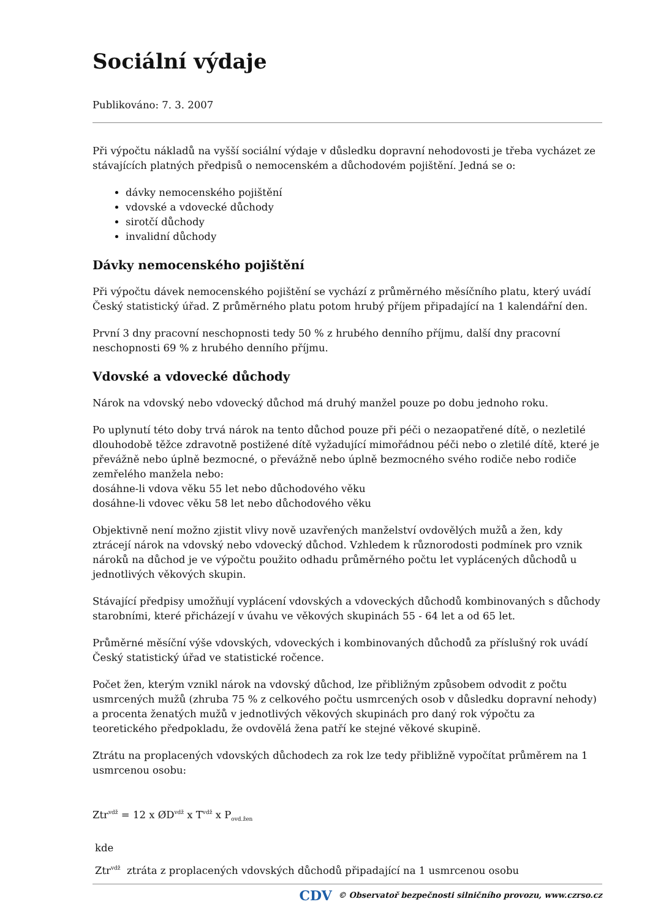Sociální výdaje
Publikováno: 7. 3. 2007
Při výpočtu nákladů na vyšší sociální výdaje v důsledku dopravní nehodovosti je třeba vycházet ze stávajících platných předpisů o nemocenském a důchodovém pojištění. Jedná se o:
dávky nemocenského pojištění
vdovské a vdovecké důchody
sirotčí důchody
invalidní důchody
Dávky nemocenského pojištění
Při výpočtu dávek nemocenského pojištění se vychází z průměrného měsíčního platu, který uvádí Český statistický úřad. Z průměrného platu potom hrubý příjem připadající na 1 kalendářní den.
První 3 dny pracovní neschopnosti tedy 50 % z hrubého denního příjmu, další dny pracovní neschopnosti 69 % z hrubého denního příjmu.
Vdovské a vdovecké důchody
Nárok na vdovský nebo vdovecký důchod má druhý manžel pouze po dobu jednoho roku.
Po uplynutí této doby trvá nárok na tento důchod pouze při péči o nezaopatřené dítě, o nezletilé dlouhodobě těžce zdravotně postižené dítě vyžadující mimořádnou péči nebo o zletilé dítě, které je převážně nebo úplně bezmocné, o převážně nebo úplně bezmocného svého rodiče nebo rodiče zemřelého manžela nebo:
dosáhne-li vdova věku 55 let nebo důchodového věku
dosáhne-li vdovec věku 58 let nebo důchodového věku
Objektivně není možno zjistit vlivy nově uzavřených manželství ovdovělých mužů a žen, kdy ztrácejí nárok na vdovský nebo vdovecký důchod. Vzhledem k různorodosti podmínek pro vznik nároků na důchod je ve výpočtu použito odhadu průměrného počtu let vyplácených důchodů u jednotlivých věkových skupin.
Stávající předpisy umožňují vyplácení vdovských a vdoveckých důchodů kombinovaných s důchody starobními, které přicházejí v úvahu ve věkových skupinách 55 - 64 let a od 65 let.
Průměrné měsíční výše vdovských, vdoveckých i kombinovaných důchodů za příslušný rok uvádí Český statistický úřad ve statistické ročence.
Počet žen, kterým vznikl nárok na vdovský důchod, lze přibližným způsobem odvodit z počtu usmrcených mužů (zhruba 75 % z celkového počtu usmrcených osob v důsledku dopravní nehody) a procenta ženatých mužů v jednotlivých věkových skupinách pro daný rok výpočtu za teoretického předpokladu, že ovdovělá žena patří ke stejné věkové skupině.
Ztrátu na proplacených vdovských důchodech za rok lze tedy přibližně vypočítat průměrem na 1 usmrcenou osobu:
Ztr<sup>vdž</sup> = 12 x ØD<sup>vdž</sup> x T<sup>vdž</sup> x P<sub>ovd.žen</sub>
kde
Ztr<sup>vdž</sup> ztráta z proplacených vdovských důchodů připadající na 1 usmrcenou osobu
CDV © Observatoř bezpečnosti silničního provozu, www.czrso.cz